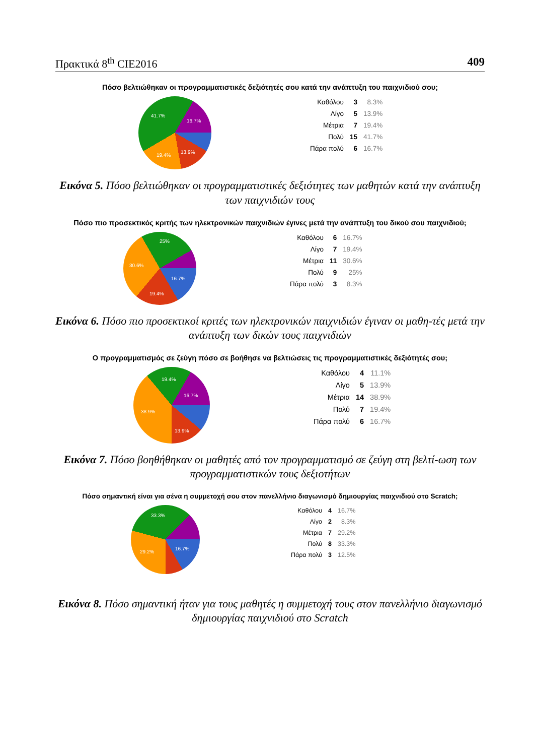Πρακτικά 8<sup>th</sup> CIE2016 409
Πόσο βελτιώθηκαν οι προγραμματιστικές δεξιότητές σου κατά την ανάπτυξη του παιχνιδιού σου;
41.7%
16.7%
13.9%
19.4%
| Καθόλου | 3 | 8.3% |
| Λίγο | 5 | 13.9% |
| Μέτρια | 7 | 19.4% |
| Πολύ | 15 | 41.7% |
| Πάρα πολύ | 6 | 16.7% |
Εικόνα 5. Πόσο βελτιώθηκαν οι προγραμματιστικές δεξιότητες των μαθητών κατά την ανάπτυξη των παιχνιδιών τους
Πόσο πιο προσεκτικός κριτής των ηλεκτρονικών παιχνιδιών έγινες μετά την ανάπτυξη του δικού σου παιχνιδιού;
25%
30.6%
16.7%
19.4%
| Καθόλου | 6 | 16.7% |
| Λίγο | 7 | 19.4% |
| Μέτρια | 11 | 30.6% |
| Πολύ | 9 | 25% |
| Πάρα πολύ | 3 | 8.3% |
Εικόνα 6. Πόσο πιο προσεκτικοί κριτές των ηλεκτρονικών παιχνιδιών έγιναν οι μαθη-τές μετά την ανάπτυξη των δικών τους παιχνιδιών
Ο προγραμματισμός σε ζεύγη πόσο σε βοήθησε να βελτιώσεις τις προγραμματιστικές δεξιότητές σου;
19.4%
16.7%
38.9%
13.9%
| Καθόλου | 4 | 11.1% |
| Λίγο | 5 | 13.9% |
| Μέτρια | 14 | 38.9% |
| Πολύ | 7 | 19.4% |
| Πάρα πολύ | 6 | 16.7% |
Εικόνα 7. Πόσο βοηθήθηκαν οι μαθητές από τον προγραμματισμό σε ζεύγη στη βελτί-ωση των προγραμματιστικών τους δεξιοτήτων
Πόσο σημαντική είναι για σένα η συμμετοχή σου στον πανελλήνιο διαγωνισμό δημιουργίας παιχνιδιού στο Scratch;
33.3%
16.7%
29.2%
| Καθόλου | 4 | 16.7% |
| Λίγο | 2 | 8.3% |
| Μέτρια | 7 | 29.2% |
| Πολύ | 8 | 33.3% |
| Πάρα πολύ | 3 | 12.5% |
Εικόνα 8. Πόσο σημαντική ήταν για τους μαθητές η συμμετοχή τους στον πανελλήνιο διαγωνισμό δημιουργίας παιχνιδιού στο Scratch